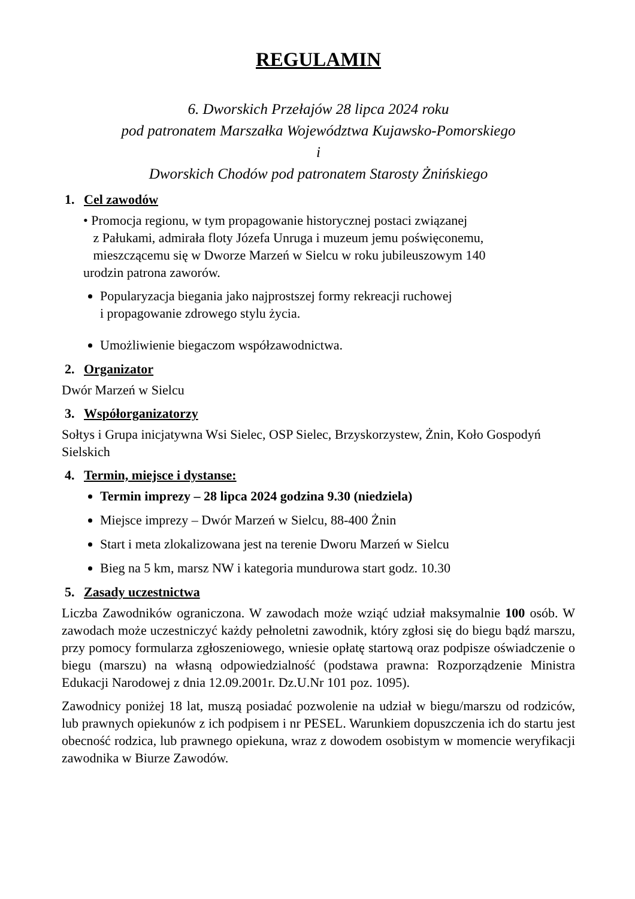REGULAMIN
6. Dworskich Przełajów 28 lipca 2024 roku
pod patronatem Marszałka Województwa Kujawsko-Pomorskiego
i
Dworskich Chodów pod patronatem Starosty Żnińskiego
1. Cel zawodów
• Promocja regionu, w tym propagowanie historycznej postaci związanej
z Pałukami, admirała floty Józefa Unruga i muzeum jemu poświęconemu,
mieszczącemu się w Dworze Marzeń w Sielcu w roku jubileuszowym 140
urodzin patrona zaworów.
Popularyzacja biegania jako najprostszej formy rekreacji ruchowej
i propagowanie zdrowego stylu życia.
Umożliwienie biegaczom współzawodnictwa.
2. Organizator
Dwór Marzeń w Sielcu
3. Współorganizatorzy
Sołtys i Grupa inicjatywna Wsi Sielec, OSP Sielec, Brzyskorzystew, Żnin, Koło Gospodyń Sielskich
4. Termin, miejsce i dystanse:
Termin imprezy – 28 lipca 2024 godzina 9.30 (niedziela)
Miejsce imprezy – Dwór Marzeń w Sielcu, 88-400 Żnin
Start i meta zlokalizowana jest na terenie Dworu Marzeń w Sielcu
Bieg na 5 km, marsz NW i kategoria mundurowa start godz. 10.30
5. Zasady uczestnictwa
Liczba Zawodników ograniczona. W zawodach może wziąć udział maksymalnie 100 osób. W zawodach może uczestniczyć każdy pełnoletni zawodnik, który zgłosi się do biegu bądź marszu, przy pomocy formularza zgłoszeniowego, wniesie opłatę startową oraz podpisze oświadczenie o biegu (marszu) na własną odpowiedzialność (podstawa prawna: Rozporządzenie Ministra Edukacji Narodowej z dnia 12.09.2001r. Dz.U.Nr 101 poz. 1095).
Zawodnicy poniżej 18 lat, muszą posiadać pozwolenie na udział w biegu/marszu od rodziców, lub prawnych opiekunów z ich podpisem i nr PESEL. Warunkiem dopuszczenia ich do startu jest obecność rodzica, lub prawnego opiekuna, wraz z dowodem osobistym w momencie weryfikacji zawodnika w Biurze Zawodów.